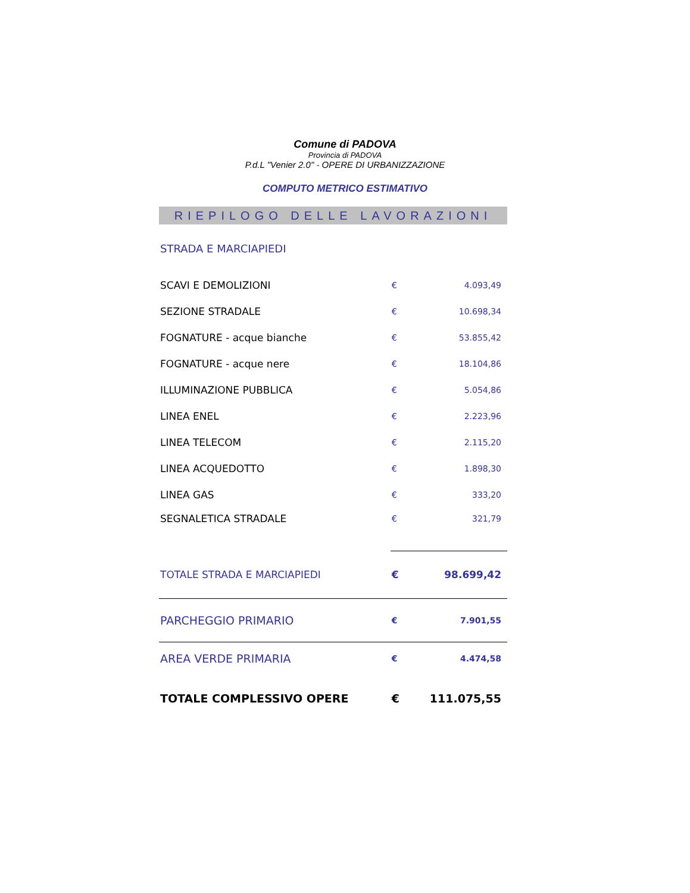Comune di PADOVA
Provincia di PADOVA
P.d.L "Venier 2.0" - OPERE DI URBANIZZAZIONE
COMPUTO METRICO ESTIMATIVO
RIEPILOGO DELLE LAVORAZIONI
| STRADA E MARCIAPIEDI | | |
| SCAVI E DEMOLIZIONI | € | 4.093,49 |
| SEZIONE STRADALE | € | 10.698,34 |
| FOGNATURE - acque bianche | € | 53.855,42 |
| FOGNATURE - acque nere | € | 18.104,86 |
| ILLUMINAZIONE PUBBLICA | € | 5.054,86 |
| LINEA ENEL | € | 2.223,96 |
| LINEA TELECOM | € | 2.115,20 |
| LINEA ACQUEDOTTO | € | 1.898,30 |
| LINEA GAS | € | 333,20 |
| SEGNALETICA STRADALE | € | 321,79 |
| TOTALE STRADA E MARCIAPIEDI | € | 98.699,42 |
| PARCHEGGIO PRIMARIO | € | 7.901,55 |
| AREA VERDE PRIMARIA | € | 4.474,58 |
| TOTALE COMPLESSIVO OPERE | € | 111.075,55 |